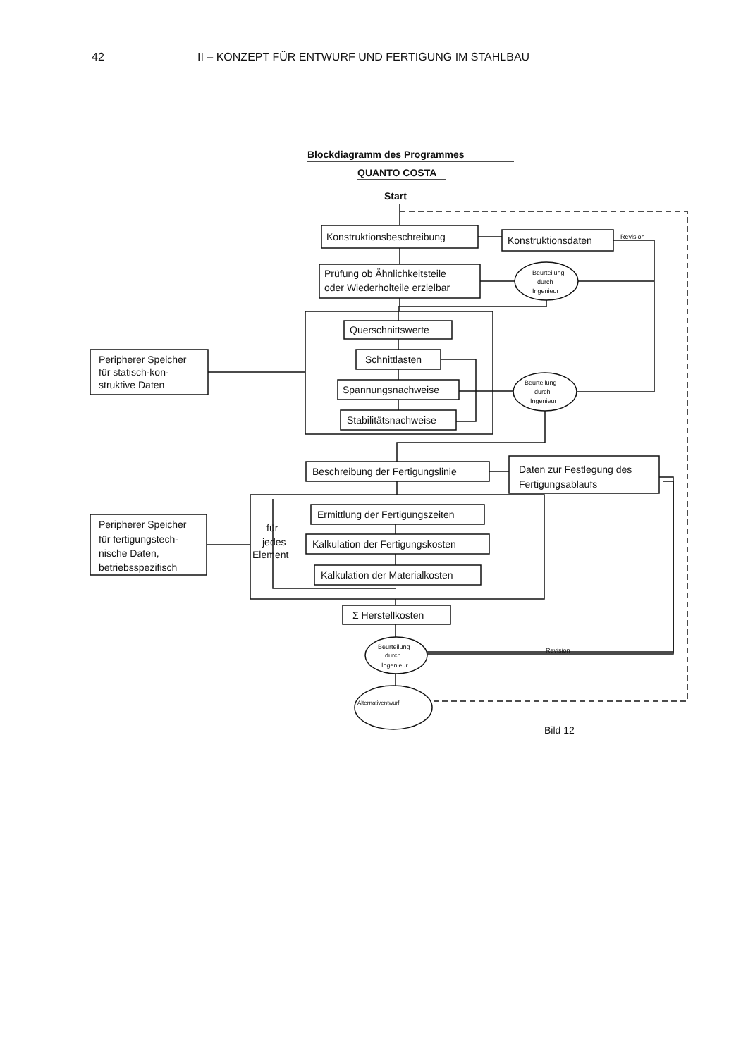42 II – KONZEPT FÜR ENTWURF UND FERTIGUNG IM STAHLBAU
Blockdiagramm des Programmes
QUANTO COSTA
Start
Konstruktionsbeschreibung
Konstruktionsdaten
Revision
Prüfung ob Ähnlichkeitsteile
oder Wiederholteile erzielbar
Beurteilung
durch
Ingenieur
Querschnittswerte
Schnittlasten
Spannungsnachweise
Stabilitätsnachweise
Peripherer Speicher
für statisch-kon-
struktive Daten
Beurteilung
durch
Ingenieur
Beschreibung der Fertigungslinie
Daten zur Festlegung des
Fertigungsablaufs
Ermittlung der Fertigungszeiten
Kalkulation der Fertigungskosten
Kalkulation der Materialkosten
für
jedes
Element
Peripherer Speicher
für fertigungstech-
nische Daten,
betriebsspezifisch
Σ Herstellkosten
Beurteilung
durch
Ingenieur
Revision
Alternativentwurf
Bild 12